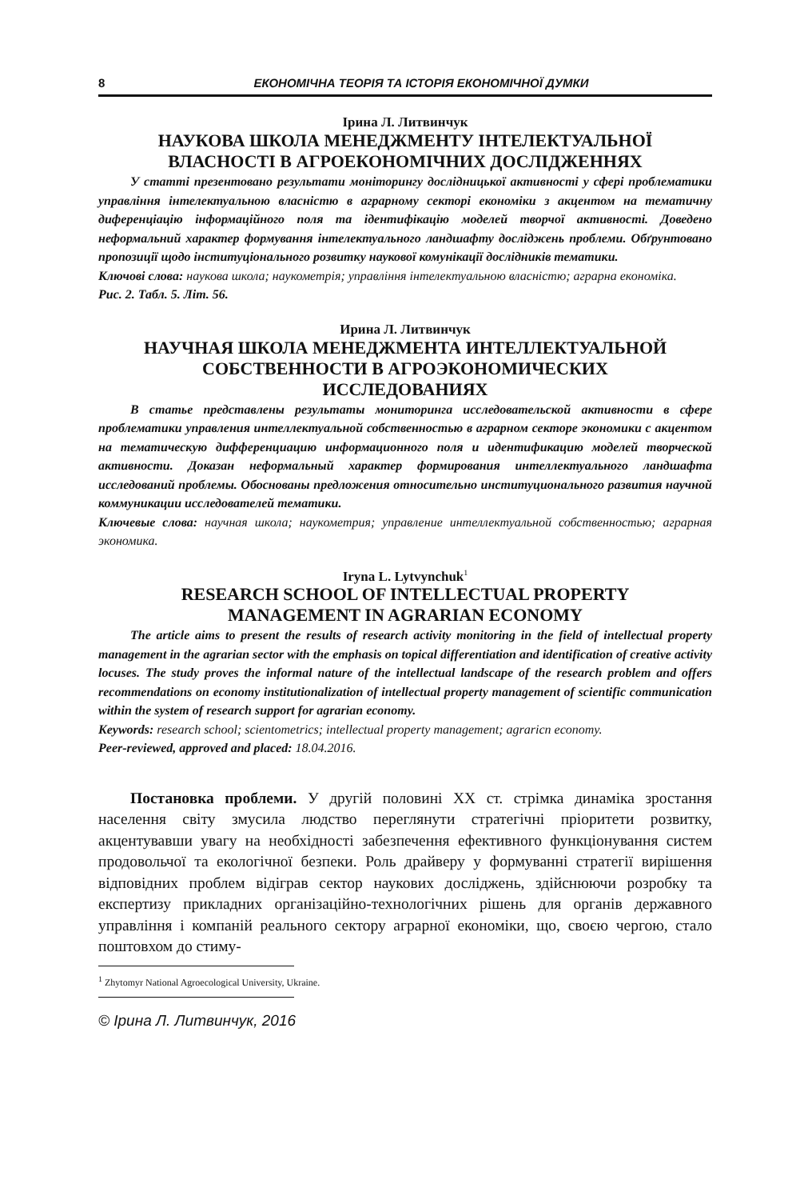8 ЕКОНОМІЧНА ТЕОРІЯ ТА ІСТОРІЯ ЕКОНОМІЧНОЇ ДУМКИ
Ірина Л. Литвинчук
НАУКОВА ШКОЛА МЕНЕДЖМЕНТУ ІНТЕЛЕКТУАЛЬНОЇ
ВЛАСНОСТІ В АГРОЕКОНОМІЧНИХ ДОСЛІДЖЕННЯХ
У статті презентовано результати моніторингу дослідницької активності у сфері проблематики управління інтелектуальною власністю в аграрному секторі економіки з акцентом на тематичну диференціацію інформаційного поля та ідентифікацію моделей творчої активності. Доведено неформальний характер формування інтелектуального ландшафту досліджень проблеми. Обґрунтовано пропозиції щодо інституціонального розвитку наукової комунікації дослідників тематики.
Ключові слова: наукова школа; наукометрія; управління інтелектуальною власністю; аграрна економіка.
Рис. 2. Табл. 5. Літ. 56.
Ирина Л. Литвинчук
НАУЧНАЯ ШКОЛА МЕНЕДЖМЕНТА ИНТЕЛЛЕКТУАЛЬНОЙ
СОБСТВЕННОСТИ В АГРОЭКОНОМИЧЕСКИХ
ИССЛЕДОВАНИЯХ
В статье представлены результаты мониторинга исследовательской активности в сфере проблематики управления интеллектуальной собственностью в аграрном секторе экономики с акцентом на тематическую дифференциацию информационного поля и идентификацию моделей творческой активности. Доказан неформальный характер формирования интеллектуального ландшафта исследований проблемы. Обоснованы предложения относительно институционального развития научной коммуникации исследователей тематики.
Ключевые слова: научная школа; наукометрия; управление интеллектуальной собственностью; аграрная экономика.
Iryna L. Lytvynchuk<sup>1</sup>
RESEARCH SCHOOL OF INTELLECTUAL PROPERTY
MANAGEMENT IN AGRARIAN ECONOMY
The article aims to present the results of research activity monitoring in the field of intellectual property management in the agrarian sector with the emphasis on topical differentiation and identification of creative activity locuses. The study proves the informal nature of the intellectual landscape of the research problem and offers recommendations on economy institutionalization of intellectual property management of scientific communication within the system of research support for agrarian economy.
Keywords: research school; scientometrics; intellectual property management; agraricn economy.
Peer-reviewed, approved and placed: 18.04.2016.
Постановка проблеми. У другій половині ХХ ст. стрімка динаміка зростання населення світу змусила людство переглянути стратегічні пріоритети розвитку, акцентувавши увагу на необхідності забезпечення ефективного функціонування систем продовольчої та екологічної безпеки. Роль драйверу у формуванні стратегії вирішення відповідних проблем відіграв сектор наукових досліджень, здійснюючи розробку та експертизу прикладних організаційно-технологічних рішень для органів державного управління і компаній реального сектору аграрної економіки, що, своєю чергою, стало поштовхом до стиму-
<sup>1</sup> Zhytomyr National Agroecological University, Ukraine.
© Ірина Л. Литвинчук, 2016